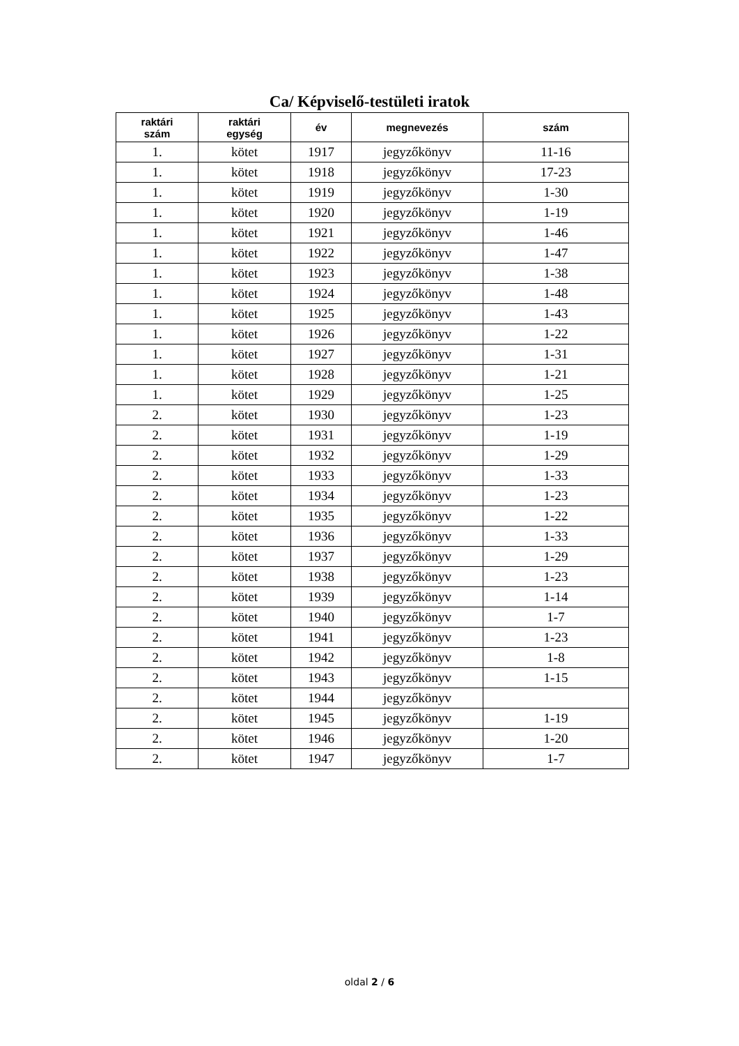Ca/ Képviselő-testületi iratok
| raktári szám | raktári egység | év | megnevezés | szám |
| --- | --- | --- | --- | --- |
| 1. | kötet | 1917 | jegyzőkönyv | 11-16 |
| 1. | kötet | 1918 | jegyzőkönyv | 17-23 |
| 1. | kötet | 1919 | jegyzőkönyv | 1-30 |
| 1. | kötet | 1920 | jegyzőkönyv | 1-19 |
| 1. | kötet | 1921 | jegyzőkönyv | 1-46 |
| 1. | kötet | 1922 | jegyzőkönyv | 1-47 |
| 1. | kötet | 1923 | jegyzőkönyv | 1-38 |
| 1. | kötet | 1924 | jegyzőkönyv | 1-48 |
| 1. | kötet | 1925 | jegyzőkönyv | 1-43 |
| 1. | kötet | 1926 | jegyzőkönyv | 1-22 |
| 1. | kötet | 1927 | jegyzőkönyv | 1-31 |
| 1. | kötet | 1928 | jegyzőkönyv | 1-21 |
| 1. | kötet | 1929 | jegyzőkönyv | 1-25 |
| 2. | kötet | 1930 | jegyzőkönyv | 1-23 |
| 2. | kötet | 1931 | jegyzőkönyv | 1-19 |
| 2. | kötet | 1932 | jegyzőkönyv | 1-29 |
| 2. | kötet | 1933 | jegyzőkönyv | 1-33 |
| 2. | kötet | 1934 | jegyzőkönyv | 1-23 |
| 2. | kötet | 1935 | jegyzőkönyv | 1-22 |
| 2. | kötet | 1936 | jegyzőkönyv | 1-33 |
| 2. | kötet | 1937 | jegyzőkönyv | 1-29 |
| 2. | kötet | 1938 | jegyzőkönyv | 1-23 |
| 2. | kötet | 1939 | jegyzőkönyv | 1-14 |
| 2. | kötet | 1940 | jegyzőkönyv | 1-7 |
| 2. | kötet | 1941 | jegyzőkönyv | 1-23 |
| 2. | kötet | 1942 | jegyzőkönyv | 1-8 |
| 2. | kötet | 1943 | jegyzőkönyv | 1-15 |
| 2. | kötet | 1944 | jegyzőkönyv | |
| 2. | kötet | 1945 | jegyzőkönyv | 1-19 |
| 2. | kötet | 1946 | jegyzőkönyv | 1-20 |
| 2. | kötet | 1947 | jegyzőkönyv | 1-7 |
oldal 2 / 6